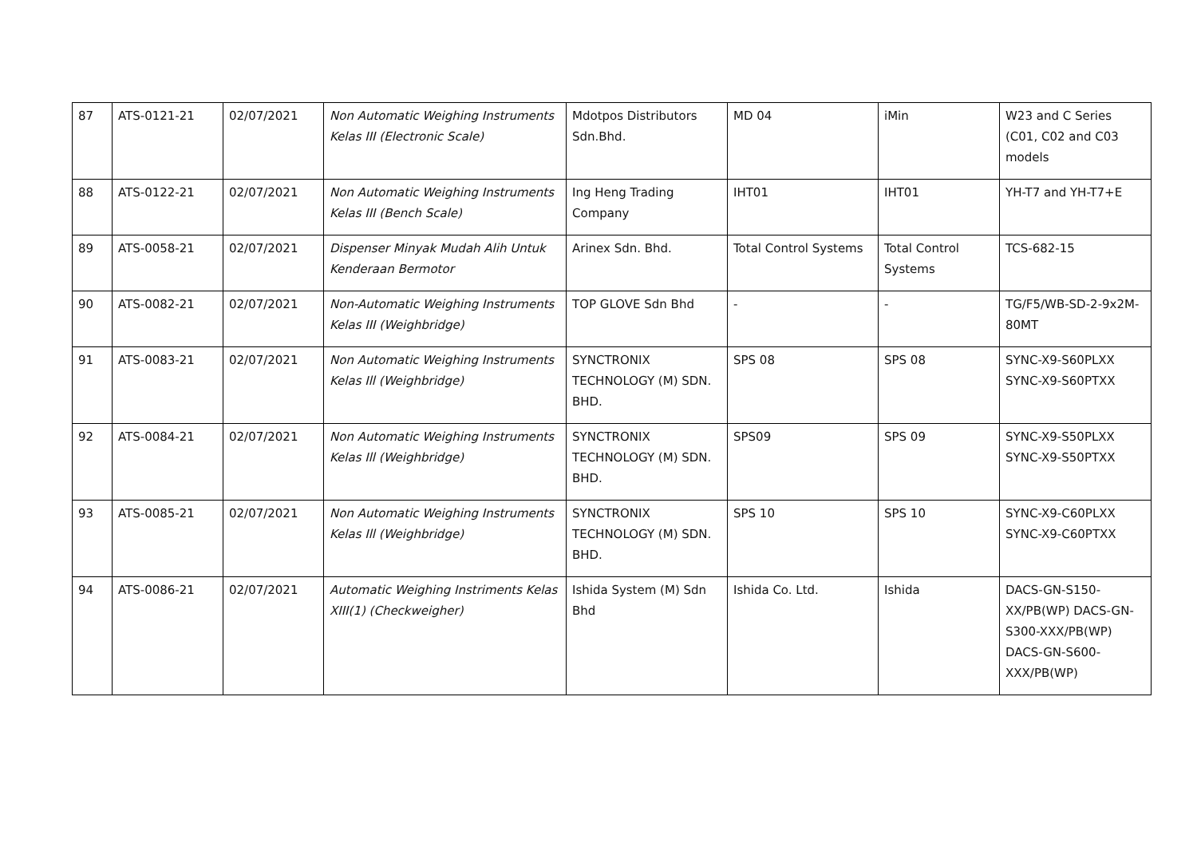| 87 | ATS-0121-21 | 02/07/2021 | Non Automatic Weighing Instruments Kelas III (Electronic Scale) | Mdotpos Distributors Sdn.Bhd. | MD 04 | iMin | W23 and C Series (C01, C02 and C03 models |
| 88 | ATS-0122-21 | 02/07/2021 | Non Automatic Weighing Instruments Kelas III (Bench Scale) | Ing Heng Trading Company | IHT01 | IHT01 | YH-T7 and YH-T7+E |
| 89 | ATS-0058-21 | 02/07/2021 | Dispenser Minyak Mudah Alih Untuk Kenderaan Bermotor | Arinex Sdn. Bhd. | Total Control Systems | Total Control Systems | TCS-682-15 |
| 90 | ATS-0082-21 | 02/07/2021 | Non-Automatic Weighing Instruments Kelas III (Weighbridge) | TOP GLOVE Sdn Bhd | - | - | TG/F5/WB-SD-2-9x2M-80MT |
| 91 | ATS-0083-21 | 02/07/2021 | Non Automatic Weighing Instruments Kelas Ill (Weighbridge) | SYNCTRONIX TECHNOLOGY (M) SDN. BHD. | SPS 08 | SPS 08 | SYNC-X9-S60PLXX SYNC-X9-S60PTXX |
| 92 | ATS-0084-21 | 02/07/2021 | Non Automatic Weighing Instruments Kelas Ill (Weighbridge) | SYNCTRONIX TECHNOLOGY (M) SDN. BHD. | SPS09 | SPS 09 | SYNC-X9-S50PLXX SYNC-X9-S50PTXX |
| 93 | ATS-0085-21 | 02/07/2021 | Non Automatic Weighing Instruments Kelas Ill (Weighbridge) | SYNCTRONIX TECHNOLOGY (M) SDN. BHD. | SPS 10 | SPS 10 | SYNC-X9-C60PLXX SYNC-X9-C60PTXX |
| 94 | ATS-0086-21 | 02/07/2021 | Automatic Weighing Instriments Kelas XIII(1) (Checkweigher) | Ishida System (M) Sdn Bhd | Ishida Co. Ltd. | Ishida | DACS-GN-S150-XX/PB(WP) DACS-GN-S300-XXX/PB(WP) DACS-GN-S600-XXX/PB(WP) |